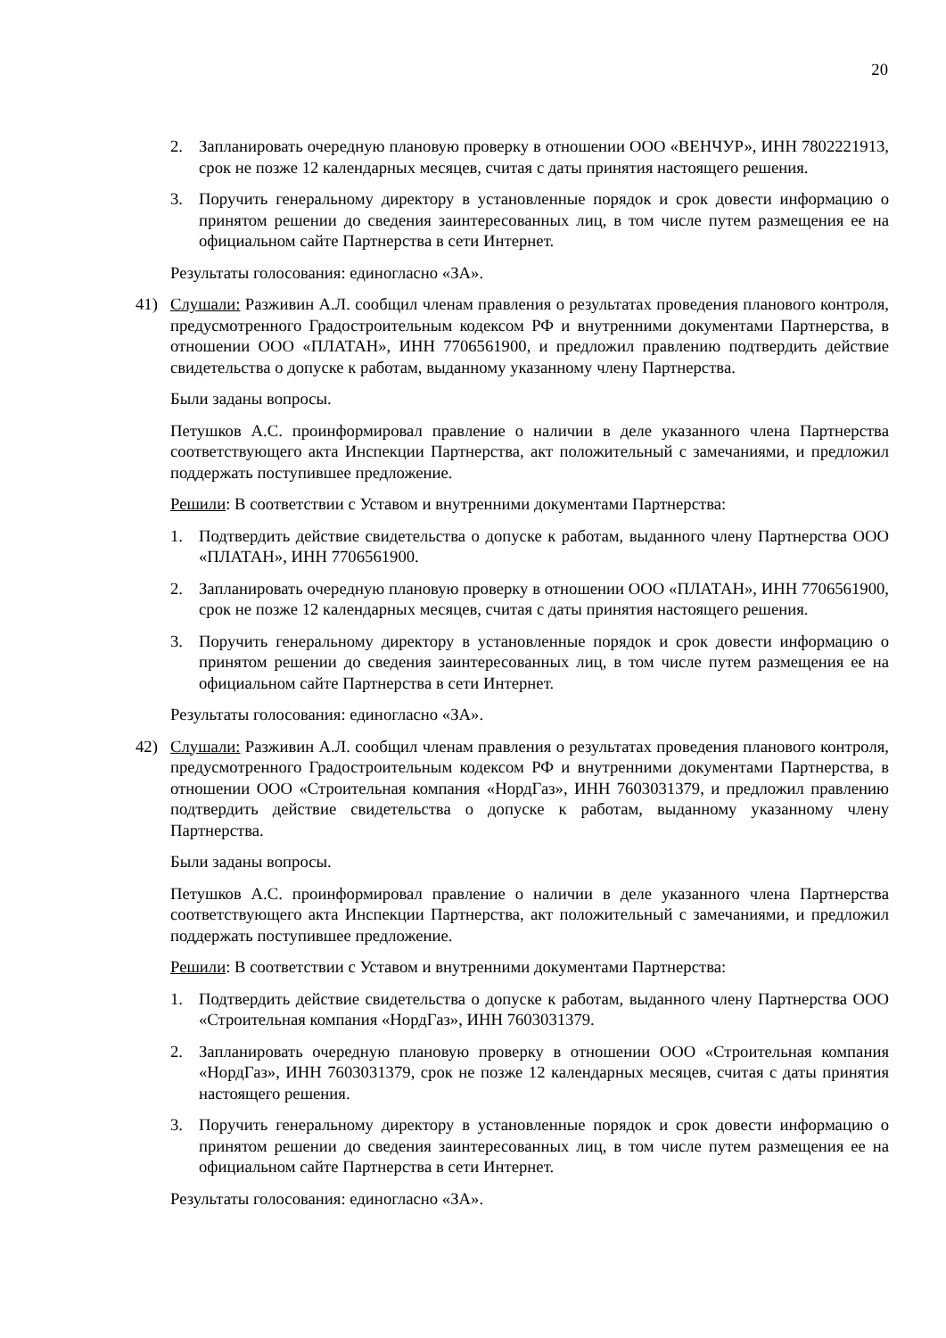20
2. Запланировать очередную плановую проверку в отношении ООО «ВЕНЧУР», ИНН 7802221913, срок не позже 12 календарных месяцев, считая с даты принятия настоящего решения.
3. Поручить генеральному директору в установленные порядок и срок довести информацию о принятом решении до сведения заинтересованных лиц, в том числе путем размещения ее на официальном сайте Партнерства в сети Интернет.
Результаты голосования: единогласно «ЗА».
41) Слушали: Разживин А.Л. сообщил членам правления о результатах проведения планового контроля, предусмотренного Градостроительным кодексом РФ и внутренними документами Партнерства, в отношении ООО «ПЛАТАН», ИНН 7706561900, и предложил правлению подтвердить действие свидетельства о допуске к работам, выданному указанному члену Партнерства.
Были заданы вопросы.
Петушков А.С. проинформировал правление о наличии в деле указанного члена Партнерства соответствующего акта Инспекции Партнерства, акт положительный с замечаниями, и предложил поддержать поступившее предложение.
Решили: В соответствии с Уставом и внутренними документами Партнерства:
1. Подтвердить действие свидетельства о допуске к работам, выданного члену Партнерства ООО «ПЛАТАН», ИНН 7706561900.
2. Запланировать очередную плановую проверку в отношении ООО «ПЛАТАН», ИНН 7706561900, срок не позже 12 календарных месяцев, считая с даты принятия настоящего решения.
3. Поручить генеральному директору в установленные порядок и срок довести информацию о принятом решении до сведения заинтересованных лиц, в том числе путем размещения ее на официальном сайте Партнерства в сети Интернет.
Результаты голосования: единогласно «ЗА».
42) Слушали: Разживин А.Л. сообщил членам правления о результатах проведения планового контроля, предусмотренного Градостроительным кодексом РФ и внутренними документами Партнерства, в отношении ООО «Строительная компания «НордГаз», ИНН 7603031379, и предложил правлению подтвердить действие свидетельства о допуске к работам, выданному указанному члену Партнерства.
Были заданы вопросы.
Петушков А.С. проинформировал правление о наличии в деле указанного члена Партнерства соответствующего акта Инспекции Партнерства, акт положительный с замечаниями, и предложил поддержать поступившее предложение.
Решили: В соответствии с Уставом и внутренними документами Партнерства:
1. Подтвердить действие свидетельства о допуске к работам, выданного члену Партнерства ООО «Строительная компания «НордГаз», ИНН 7603031379.
2. Запланировать очередную плановую проверку в отношении ООО «Строительная компания «НордГаз», ИНН 7603031379, срок не позже 12 календарных месяцев, считая с даты принятия настоящего решения.
3. Поручить генеральному директору в установленные порядок и срок довести информацию о принятом решении до сведения заинтересованных лиц, в том числе путем размещения ее на официальном сайте Партнерства в сети Интернет.
Результаты голосования: единогласно «ЗА».